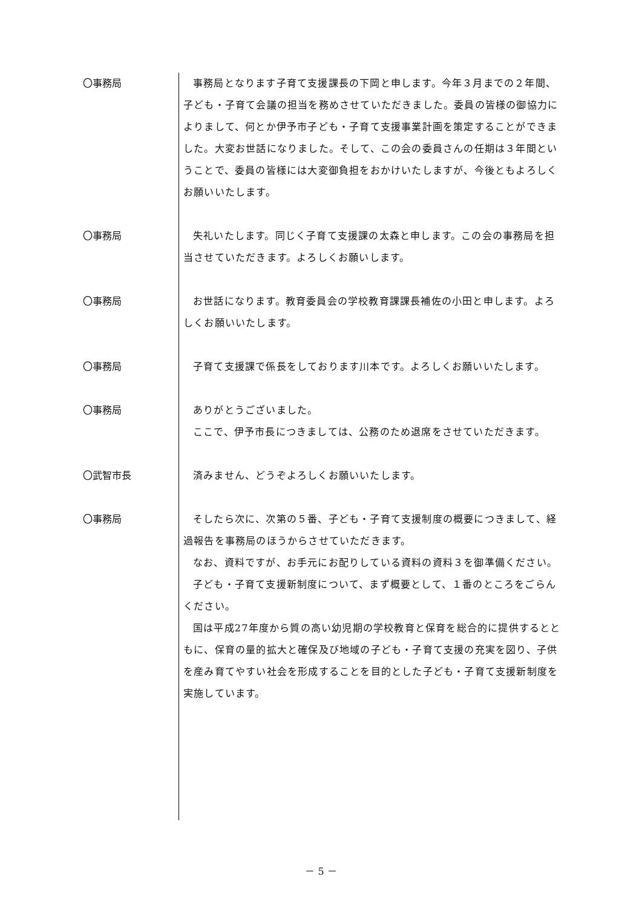〇事務局 事務局となります子育て支援課長の下岡と申します。今年３月までの２年間、子ども・子育て会議の担当を務めさせていただきました。委員の皆様の御協力によりまして、何とか伊予市子ども・子育て支援事業計画を策定することができました。大変お世話になりました。そして、この会の委員さんの任期は３年間ということで、委員の皆様には大変御負担をおかけいたしますが、今後ともよろしくお願いいたします。
〇事務局 失礼いたします。同じく子育て支援課の太森と申します。この会の事務局を担当させていただきます。よろしくお願いします。
〇事務局 お世話になります。教育委員会の学校教育課課長補佐の小田と申します。よろしくお願いいたします。
〇事務局 子育て支援課で係長をしております川本です。よろしくお願いいたします。
〇事務局 ありがとうございました。
ここで、伊予市長につきましては、公務のため退席をさせていただきます。
〇武智市長 済みません、どうぞよろしくお願いいたします。
〇事務局 そしたら次に、次第の５番、子ども・子育て支援制度の概要につきまして、経過報告を事務局のほうからさせていただきます。
なお、資料ですが、お手元にお配りしている資料の資料３を御準備ください。
子ども・子育て支援新制度について、まず概要として、１番のところをごらんください。
国は平成27年度から質の高い幼児期の学校教育と保育を総合的に提供するとともに、保育の量的拡大と確保及び地域の子ども・子育て支援の充実を図り、子供を産み育てやすい社会を形成することを目的とした子ども・子育て支援新制度を実施しています。
－ 5 －